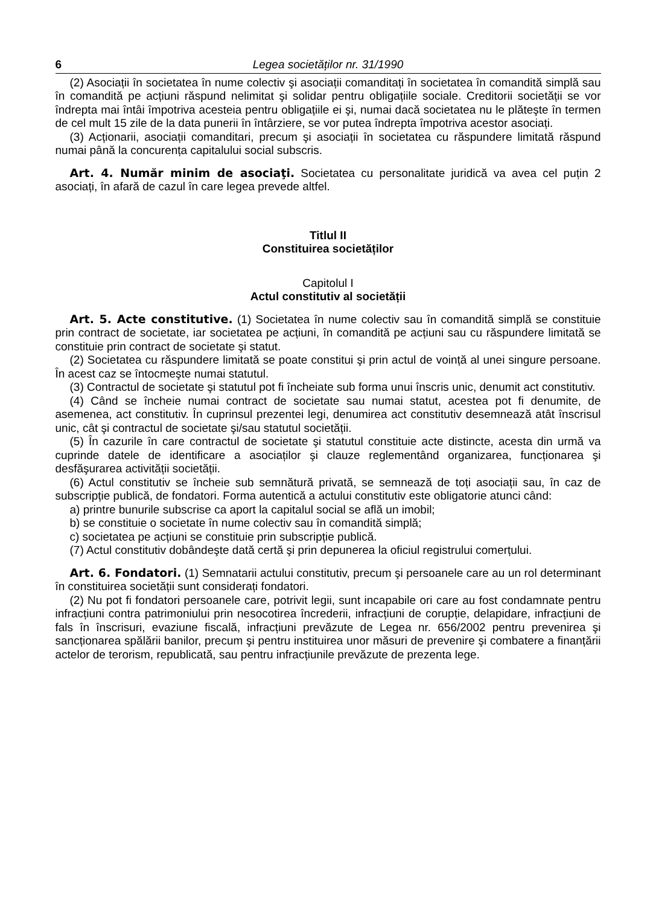6 Legea societăților nr. 31/1990
(2) Asociații în societatea în nume colectiv şi asociații comanditați în societatea în comandită simplă sau în comandită pe acțiuni răspund nelimitat şi solidar pentru obligațiile sociale. Creditorii societății se vor îndrepta mai întâi împotriva acesteia pentru obligațiile ei şi, numai dacă societatea nu le plăteşte în termen de cel mult 15 zile de la data punerii în întârziere, se vor putea îndrepta împotriva acestor asociați.
(3) Acționarii, asociații comanditari, precum şi asociații în societatea cu răspundere limitată răspund numai până la concurența capitalului social subscris.
Art. 4. Număr minim de asociaţi. Societatea cu personalitate juridică va avea cel puțin 2 asociați, în afară de cazul în care legea prevede altfel.
Titlul II
Constituirea societăților
Capitolul I
Actul constitutiv al societății
Art. 5. Acte constitutive. (1) Societatea în nume colectiv sau în comandită simplă se constituie prin contract de societate, iar societatea pe acțiuni, în comandită pe acțiuni sau cu răspundere limitată se constituie prin contract de societate şi statut.
(2) Societatea cu răspundere limitată se poate constitui şi prin actul de voință al unei singure persoane. În acest caz se întocmeşte numai statutul.
(3) Contractul de societate şi statutul pot fi încheiate sub forma unui înscris unic, denumit act constitutiv.
(4) Când se încheie numai contract de societate sau numai statut, acestea pot fi denumite, de asemenea, act constitutiv. În cuprinsul prezentei legi, denumirea act constitutiv desemnează atât înscrisul unic, cât şi contractul de societate şi/sau statutul societății.
(5) În cazurile în care contractul de societate şi statutul constituie acte distincte, acesta din urmă va cuprinde datele de identificare a asociaților şi clauze reglementând organizarea, funcționarea şi desfăşurarea activității societății.
(6) Actul constitutiv se încheie sub semnătură privată, se semnează de toți asociații sau, în caz de subscripție publică, de fondatori. Forma autentică a actului constitutiv este obligatorie atunci când:
a) printre bunurile subscrise ca aport la capitalul social se află un imobil;
b) se constituie o societate în nume colectiv sau în comandită simplă;
c) societatea pe acțiuni se constituie prin subscripție publică.
(7) Actul constitutiv dobândeşte dată certă şi prin depunerea la oficiul registrului comerțului.
Art. 6. Fondatori. (1) Semnatarii actului constitutiv, precum şi persoanele care au un rol determinant în constituirea societății sunt considerați fondatori.
(2) Nu pot fi fondatori persoanele care, potrivit legii, sunt incapabile ori care au fost condamnate pentru infracțiuni contra patrimoniului prin nesocotirea încrederii, infracțiuni de corupție, delapidare, infracțiuni de fals în înscrisuri, evaziune fiscală, infracțiuni prevăzute de Legea nr. 656/2002 pentru prevenirea şi sancționarea spălării banilor, precum şi pentru instituirea unor măsuri de prevenire şi combatere a finanțării actelor de terorism, republicată, sau pentru infracțiunile prevăzute de prezenta lege.